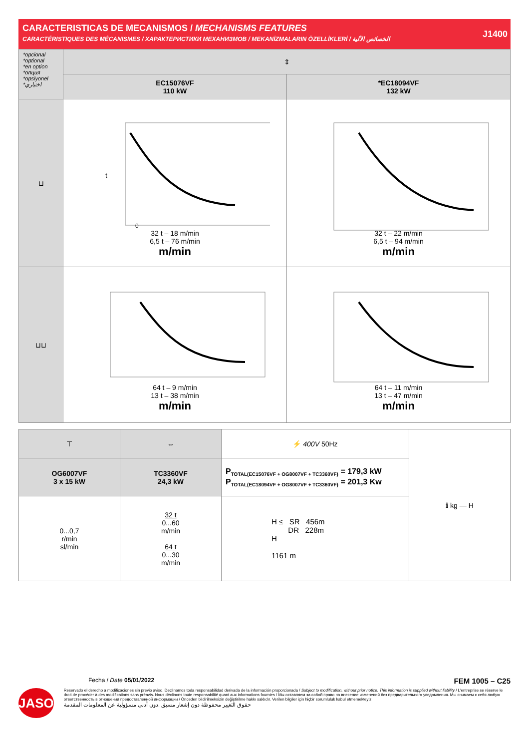CARACTERISTICAS DE MECANISMOS / MECHANISMS FEATURES
CARACTÉRISTIQUES DES MÉCANISMES / ХАРАКТЕРИСТИКИ МЕХАНИЗМОВ / MEKANİZMALARIN ÖZELLİKLERİ / الخصائص الآلية
J1400
| *opcional *optional *en option *опция *opsiyonel *اختياري | ⇕ | |
| | EC15076VF 110 kW | *EC18094VF 132 kW |
| ⊔ | t 0 32 t – 18 m/min 6,5 t – 76 m/min m/min | 32 t – 22 m/min 6,5 t – 94 m/min m/min |
| ⊔⊔ | 64 t – 9 m/min 13 t – 38 m/min m/min | 64 t – 11 m/min 13 t – 47 m/min m/min |
| ⊤ | ⇔ | ⚡ 400V 50Hz | ℹ kg — H |
| OG6007VF 3 x 15 kW | TC3360VF 24,3 kW | P<sub>TOTAL(EC15076VF + OG8007VF + TC3360VF)</sub> = 179,3 kW P<sub>TOTAL(EC18094VF + OG8007VF + TC3360VF)</sub> = 201,3 Kw | |
| 0...0,7 r/min sl/min | 32 t 0...60 m/min 64 t 0...30 m/min | H ≤ SR 456m DR 228m H 1161 m | |
Fecha / Date 05/01/2022 FEM 1005 – C25
JASO
Reservado el derecho a modificaciones sin previo aviso. Declinamos toda responsabilidad derivada de la información proporcionada / Subject to modification, without prior notice. This information is supplied without liability / L'entreprise se réserve le droit de procéder à des modifications sans préavis. Nous déclinons toute responsabilité quant aux informations fournies / Мы оставляем за собой право на внесение изменений без предварительного уведомления. Мы снимаем с себя любую ответственность в отношении предоставленной информации / Önceden bildirilmeksizin değiştirilme hakkı saklıdır. Verilen bilgiler için hiçbir sorumluluk kabul etmemekteyiz
حقوق التغيير محفوظة دون إشعار مسبق .دون أدنى مسؤولية عن المعلومات المقدمة